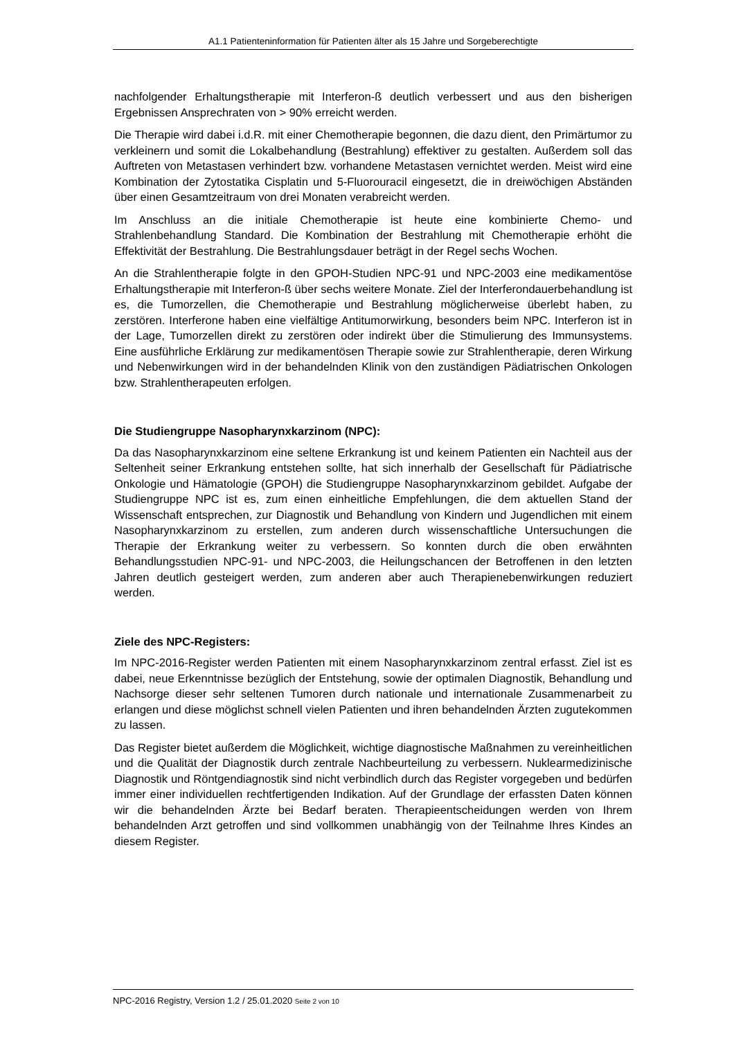A1.1 Patienteninformation für Patienten älter als 15 Jahre und Sorgeberechtigte
nachfolgender Erhaltungstherapie mit Interferon-ß deutlich verbessert und aus den bisherigen Ergebnissen Ansprechraten von > 90% erreicht werden.
Die Therapie wird dabei i.d.R. mit einer Chemotherapie begonnen, die dazu dient, den Primärtumor zu verkleinern und somit die Lokalbehandlung (Bestrahlung) effektiver zu gestalten. Außerdem soll das Auftreten von Metastasen verhindert bzw. vorhandene Metastasen vernichtet werden. Meist wird eine Kombination der Zytostatika Cisplatin und 5-Fluorouracil eingesetzt, die in dreiwöchigen Abständen über einen Gesamtzeitraum von drei Monaten verabreicht werden.
Im Anschluss an die initiale Chemotherapie ist heute eine kombinierte Chemo- und Strahlenbehandlung Standard. Die Kombination der Bestrahlung mit Chemotherapie erhöht die Effektivität der Bestrahlung. Die Bestrahlungsdauer beträgt in der Regel sechs Wochen.
An die Strahlentherapie folgte in den GPOH-Studien NPC-91 und NPC-2003 eine medikamentöse Erhaltungstherapie mit Interferon-ß über sechs weitere Monate. Ziel der Interferondauerbehandlung ist es, die Tumorzellen, die Chemotherapie und Bestrahlung möglicherweise überlebt haben, zu zerstören. Interferone haben eine vielfältige Antitumorwirkung, besonders beim NPC. Interferon ist in der Lage, Tumorzellen direkt zu zerstören oder indirekt über die Stimulierung des Immunsystems. Eine ausführliche Erklärung zur medikamentösen Therapie sowie zur Strahlentherapie, deren Wirkung und Nebenwirkungen wird in der behandelnden Klinik von den zuständigen Pädiatrischen Onkologen bzw. Strahlentherapeuten erfolgen.
Die Studiengruppe Nasopharynxkarzinom (NPC):
Da das Nasopharynxkarzinom eine seltene Erkrankung ist und keinem Patienten ein Nachteil aus der Seltenheit seiner Erkrankung entstehen sollte, hat sich innerhalb der Gesellschaft für Pädiatrische Onkologie und Hämatologie (GPOH) die Studiengruppe Nasopharynxkarzinom gebildet. Aufgabe der Studiengruppe NPC ist es, zum einen einheitliche Empfehlungen, die dem aktuellen Stand der Wissenschaft entsprechen, zur Diagnostik und Behandlung von Kindern und Jugendlichen mit einem Nasopharynxkarzinom zu erstellen, zum anderen durch wissenschaftliche Untersuchungen die Therapie der Erkrankung weiter zu verbessern. So konnten durch die oben erwähnten Behandlungsstudien NPC-91- und NPC-2003, die Heilungschancen der Betroffenen in den letzten Jahren deutlich gesteigert werden, zum anderen aber auch Therapienebenwirkungen reduziert werden.
Ziele des NPC-Registers:
Im NPC-2016-Register werden Patienten mit einem Nasopharynxkarzinom zentral erfasst. Ziel ist es dabei, neue Erkenntnisse bezüglich der Entstehung, sowie der optimalen Diagnostik, Behandlung und Nachsorge dieser sehr seltenen Tumoren durch nationale und internationale Zusammenarbeit zu erlangen und diese möglichst schnell vielen Patienten und ihren behandelnden Ärzten zugutekommen zu lassen.
Das Register bietet außerdem die Möglichkeit, wichtige diagnostische Maßnahmen zu vereinheitlichen und die Qualität der Diagnostik durch zentrale Nachbeurteilung zu verbessern. Nuklearmedizinische Diagnostik und Röntgendiagnostik sind nicht verbindlich durch das Register vorgegeben und bedürfen immer einer individuellen rechtfertigenden Indikation. Auf der Grundlage der erfassten Daten können wir die behandelnden Ärzte bei Bedarf beraten. Therapieentscheidungen werden von Ihrem behandelnden Arzt getroffen und sind vollkommen unabhängig von der Teilnahme Ihres Kindes an diesem Register.
NPC-2016 Registry, Version 1.2 / 25.01.2020 Seite 2 von 10